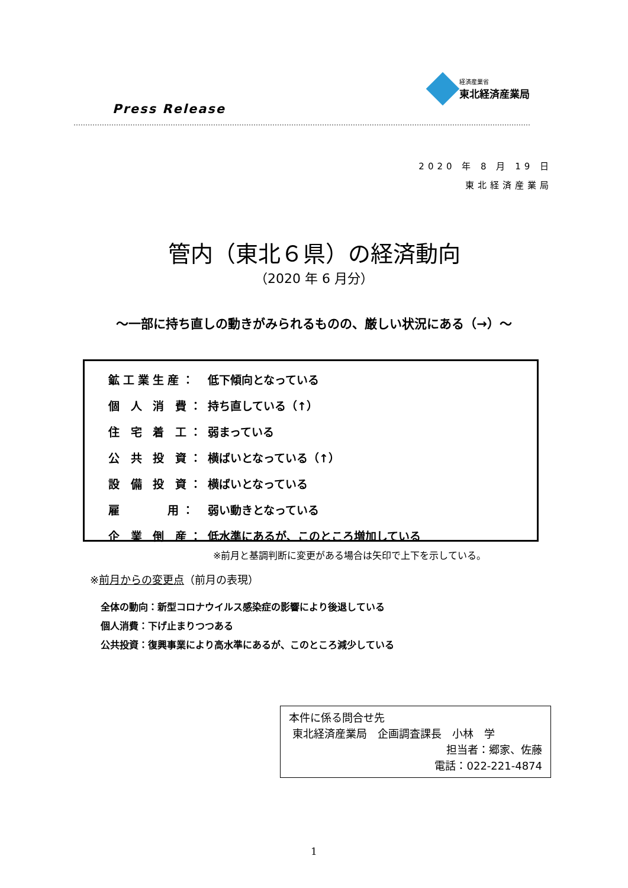Press Release
経済産業省
東北経済産業局
2020 年 8 月 19 日
東北経済産業局
管内（東北６県）の経済動向
（2020 年 6 月分）
～一部に持ち直しの動きがみられるものの、厳しい状況にある（→）～
| 鉱工業生産： | 低下傾向となっている |
| 個 人 消 費： | 持ち直している（↑） |
| 住 宅 着 工： | 弱まっている |
| 公 共 投 資： | 横ばいとなっている（↑） |
| 設 備 投 資： | 横ばいとなっている |
| 雇 用： | 弱い動きとなっている |
| 企 業 倒 産： | 低水準にあるが、このところ増加している |
※前月と基調判断に変更がある場合は矢印で上下を示している。
※前月からの変更点（前月の表現）
全体の動向：新型コロナウイルス感染症の影響により後退している
個人消費：下げ止まりつつある
公共投資：復興事業により高水準にあるが、このところ減少している
本件に係る問合せ先
東北経済産業局　企画調査課長　小林　学
担当者：郷家、佐藤
電話：022-221-4874
1